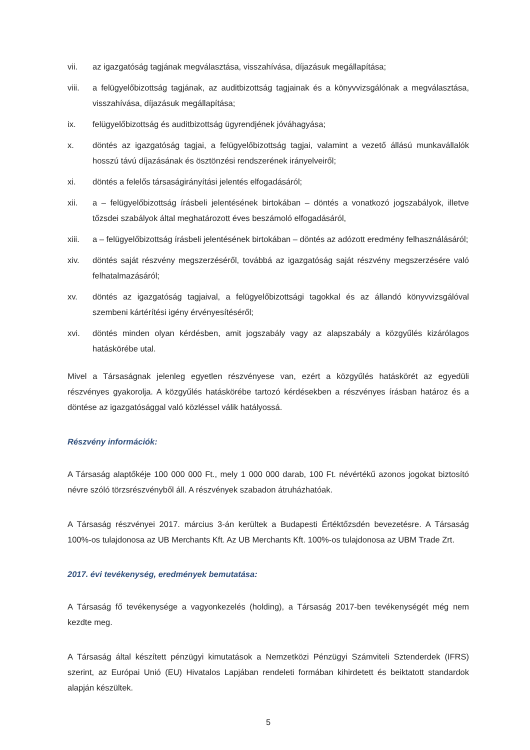vii. az igazgatóság tagjának megválasztása, visszahívása, díjazásuk megállapítása;
viii. a felügyelőbizottság tagjának, az auditbizottság tagjainak és a könyvvizsgálónak a megválasztása, visszahívása, díjazásuk megállapítása;
ix. felügyelőbizottság és auditbizottság ügyrendjének jóváhagyása;
x. döntés az igazgatóság tagjai, a felügyelőbizottság tagjai, valamint a vezető állású munkavállalók hosszú távú díjazásának és ösztönzési rendszerének irányelveiről;
xi. döntés a felelős társaságirányítási jelentés elfogadásáról;
xii. a – felügyelőbizottság írásbeli jelentésének birtokában – döntés a vonatkozó jogszabályok, illetve tőzsdei szabályok által meghatározott éves beszámoló elfogadásáról,
xiii. a – felügyelőbizottság írásbeli jelentésének birtokában – döntés az adózott eredmény felhasználásáról;
xiv. döntés saját részvény megszerzéséről, továbbá az igazgatóság saját részvény megszerzésére való felhatalmazásáról;
xv. döntés az igazgatóság tagjaival, a felügyelőbizottsági tagokkal és az állandó könyvvizsgálóval szembeni kártérítési igény érvényesítéséről;
xvi. döntés minden olyan kérdésben, amit jogszabály vagy az alapszabály a közgyűlés kizárólagos hatáskörébe utal.
Mivel a Társaságnak jelenleg egyetlen részvényese van, ezért a közgyűlés hatáskörét az egyedüli részvényes gyakorolja. A közgyűlés hatáskörébe tartozó kérdésekben a részvényes írásban határoz és a döntése az igazgatósággal való közléssel válik hatályossá.
Részvény információk:
A Társaság alaptőkéje 100 000 000 Ft., mely 1 000 000 darab, 100 Ft. névértékű azonos jogokat biztosító névre szóló törzsrészvényből áll. A részvények szabadon átruházhatóak.
A Társaság részvényei 2017. március 3-án kerültek a Budapesti Értéktőzsdén bevezetésre. A Társaság 100%-os tulajdonosa az UB Merchants Kft. Az UB Merchants Kft. 100%-os tulajdonosa az UBM Trade Zrt.
2017. évi tevékenység, eredmények bemutatása:
A Társaság fő tevékenysége a vagyonkezelés (holding), a Társaság 2017-ben tevékenységét még nem kezdte meg.
A Társaság által készített pénzügyi kimutatások a Nemzetközi Pénzügyi Számviteli Sztenderdek (IFRS) szerint, az Európai Unió (EU) Hivatalos Lapjában rendeleti formában kihirdetett és beiktatott standardok alapján készültek.
5